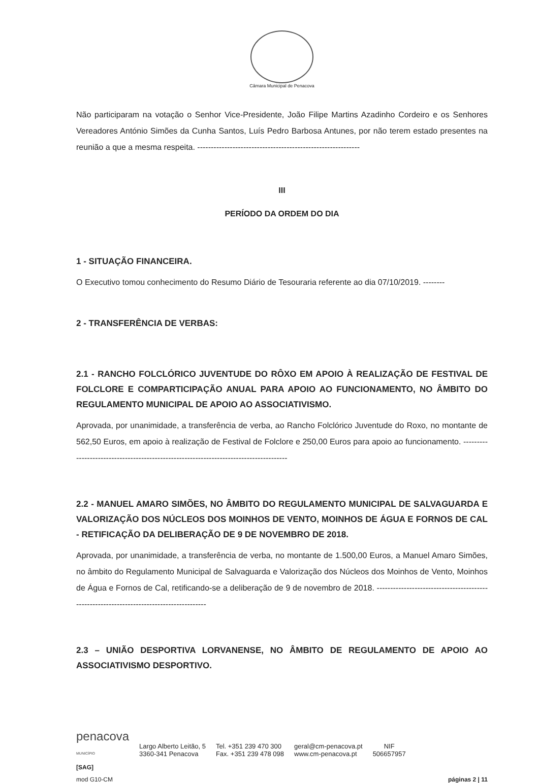Câmara Municipal de Penacova
Não participaram na votação o Senhor Vice-Presidente, João Filipe Martins Azadinho Cordeiro e os Senhores Vereadores António Simões da Cunha Santos, Luís Pedro Barbosa Antunes, por não terem estado presentes na reunião a que a mesma respeita. ------------------------------------------------------------
III
PERÍODO DA ORDEM DO DIA
1 - SITUAÇÃO FINANCEIRA.
O Executivo tomou conhecimento do Resumo Diário de Tesouraria referente ao dia 07/10/2019. --------
2 - TRANSFERÊNCIA DE VERBAS:
2.1 - RANCHO FOLCLÓRICO JUVENTUDE DO RÔXO EM APOIO À REALIZAÇÃO DE FESTIVAL DE FOLCLORE E COMPARTICIPAÇÃO ANUAL PARA APOIO AO FUNCIONAMENTO, NO ÂMBITO DO REGULAMENTO MUNICIPAL DE APOIO AO ASSOCIATIVISMO.
Aprovada, por unanimidade, a transferência de verba, ao Rancho Folclórico Juventude do Roxo, no montante de 562,50 Euros, em apoio à realização de Festival de Folclore e 250,00 Euros para apoio ao funcionamento. ---------------------------------------------------------------------------------------
2.2 - MANUEL AMARO SIMÕES, NO ÂMBITO DO REGULAMENTO MUNICIPAL DE SALVAGUARDA E VALORIZAÇÃO DOS NÚCLEOS DOS MOINHOS DE VENTO, MOINHOS DE ÁGUA E FORNOS DE CAL - RETIFICAÇÃO DA DELIBERAÇÃO DE 9 DE NOVEMBRO DE 2018.
Aprovada, por unanimidade, a transferência de verba, no montante de 1.500,00 Euros, a Manuel Amaro Simões, no âmbito do Regulamento Municipal de Salvaguarda e Valorização dos Núcleos dos Moinhos de Vento, Moinhos de Água e Fornos de Cal, retificando-se a deliberação de 9 de novembro de 2018. -----------------------------------------------------------------------------------------
2.3 – UNIÃO DESPORTIVA LORVANENSE, NO ÂMBITO DE REGULAMENTO DE APOIO AO ASSOCIATIVISMO DESPORTIVO.
penacova
MUNICÍPIO
Largo Alberto Leitão, 5
3360-341 Penacova
Tel. +351 239 470 300
Fax. +351 239 478 098
geral@cm-penacova.pt
www.cm-penacova.pt
NIF
506657957
[SAG]
mod G10-CM páginas 2 | 11